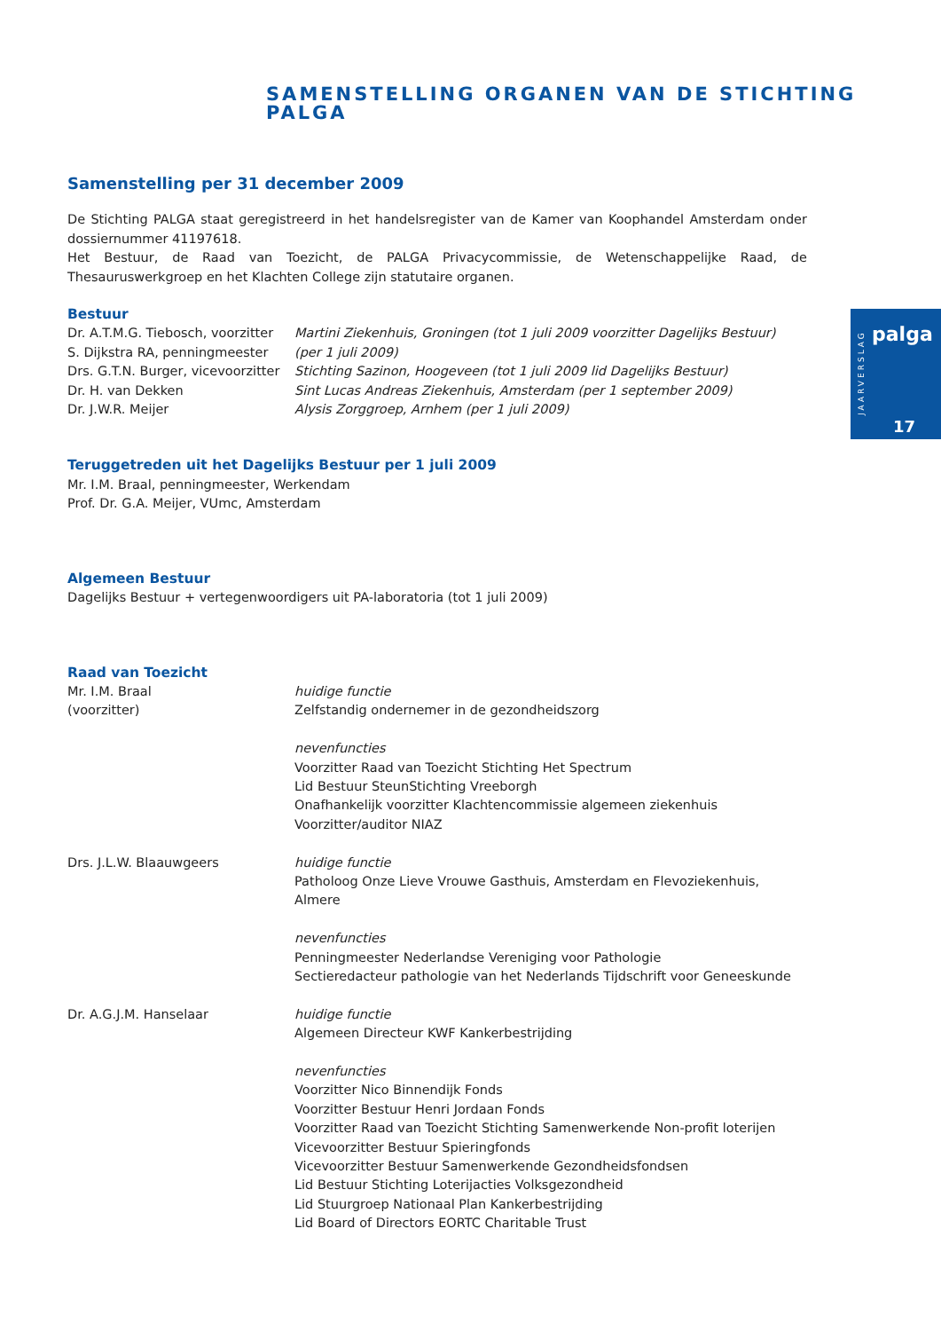SAMENSTELLING ORGANEN VAN DE STICHTING PALGA
JAARVERSLAG
palga
17
Samenstelling per 31 december 2009
De Stichting PALGA staat geregistreerd in het handelsregister van de Kamer van Koophandel Amsterdam onder dossiernummer 41197618.
Het Bestuur, de Raad van Toezicht, de PALGA Privacycommissie, de Wetenschappelijke Raad, de Thesauruswerkgroep en het Klachten College zijn statutaire organen.
Bestuur
Dr. A.T.M.G. Tiebosch, voorzitter
Martini Ziekenhuis, Groningen (tot 1 juli 2009 voorzitter Dagelijks Bestuur)
S. Dijkstra RA, penningmeester
(per 1 juli 2009)
Drs. G.T.N. Burger, vicevoorzitter
Stichting Sazinon, Hoogeveen (tot 1 juli 2009 lid Dagelijks Bestuur)
Dr. H. van Dekken Sint Lucas Andreas Ziekenhuis, Amsterdam (per 1 september 2009)
Dr. J.W.R. Meijer Alysis Zorggroep, Arnhem (per 1 juli 2009)
Teruggetreden uit het Dagelijks Bestuur per 1 juli 2009
Mr. I.M. Braal, penningmeester, Werkendam
Prof. Dr. G.A. Meijer, VUmc, Amsterdam
Algemeen Bestuur
Dagelijks Bestuur + vertegenwoordigers uit PA-laboratoria (tot 1 juli 2009)
Raad van Toezicht
Mr. I.M. Braal
(voorzitter)
huidige functie
Zelfstandig ondernemer in de gezondheidszorg
nevenfuncties
Voorzitter Raad van Toezicht Stichting Het Spectrum
Lid Bestuur SteunStichting Vreeborgh
Onafhankelijk voorzitter Klachtencommissie algemeen ziekenhuis
Voorzitter/auditor NIAZ
Drs. J.L.W. Blaauwgeers huidige functie
Patholoog Onze Lieve Vrouwe Gasthuis, Amsterdam en Flevoziekenhuis, Almere
nevenfuncties
Penningmeester Nederlandse Vereniging voor Pathologie
Sectieredacteur pathologie van het Nederlands Tijdschrift voor Geneeskunde
Dr. A.G.J.M. Hanselaar huidige functie
Algemeen Directeur KWF Kankerbestrijding
nevenfuncties
Voorzitter Nico Binnendijk Fonds
Voorzitter Bestuur Henri Jordaan Fonds
Voorzitter Raad van Toezicht Stichting Samenwerkende Non-profit loterijen
Vicevoorzitter Bestuur Spieringfonds
Vicevoorzitter Bestuur Samenwerkende Gezondheidsfondsen
Lid Bestuur Stichting Loterijacties Volksgezondheid
Lid Stuurgroep Nationaal Plan Kankerbestrijding
Lid Board of Directors EORTC Charitable Trust